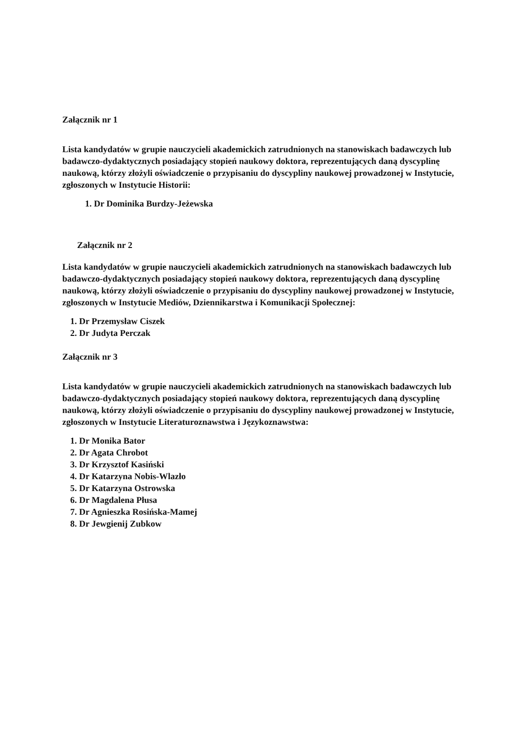Załącznik nr 1
Lista kandydatów w grupie nauczycieli akademickich zatrudnionych na stanowiskach badawczych lub badawczo-dydaktycznych posiadający stopień naukowy doktora, reprezentujących daną dyscyplinę naukową, którzy złożyli oświadczenie o przypisaniu do dyscypliny naukowej prowadzonej w Instytucie, zgłoszonych w Instytucie Historii:
1. Dr Dominika Burdzy-Jeżewska
Załącznik nr 2
Lista kandydatów w grupie nauczycieli akademickich zatrudnionych na stanowiskach badawczych lub badawczo-dydaktycznych posiadający stopień naukowy doktora, reprezentujących daną dyscyplinę naukową, którzy złożyli oświadczenie o przypisaniu do dyscypliny naukowej prowadzonej w Instytucie, zgłoszonych w Instytucie Mediów, Dziennikarstwa i Komunikacji Społecznej:
1. Dr Przemysław Ciszek
2. Dr Judyta Perczak
Załącznik nr 3
Lista kandydatów w grupie nauczycieli akademickich zatrudnionych na stanowiskach badawczych lub badawczo-dydaktycznych posiadający stopień naukowy doktora, reprezentujących daną dyscyplinę naukową, którzy złożyli oświadczenie o przypisaniu do dyscypliny naukowej prowadzonej w Instytucie, zgłoszonych w Instytucie Literaturoznawstwa i Językoznawstwa:
1. Dr Monika Bator
2. Dr Agata Chrobot
3. Dr Krzysztof Kasiński
4. Dr Katarzyna Nobis-Wlazło
5. Dr Katarzyna Ostrowska
6. Dr Magdalena Płusa
7. Dr Agnieszka Rosińska-Mamej
8. Dr Jewgienij Zubkow